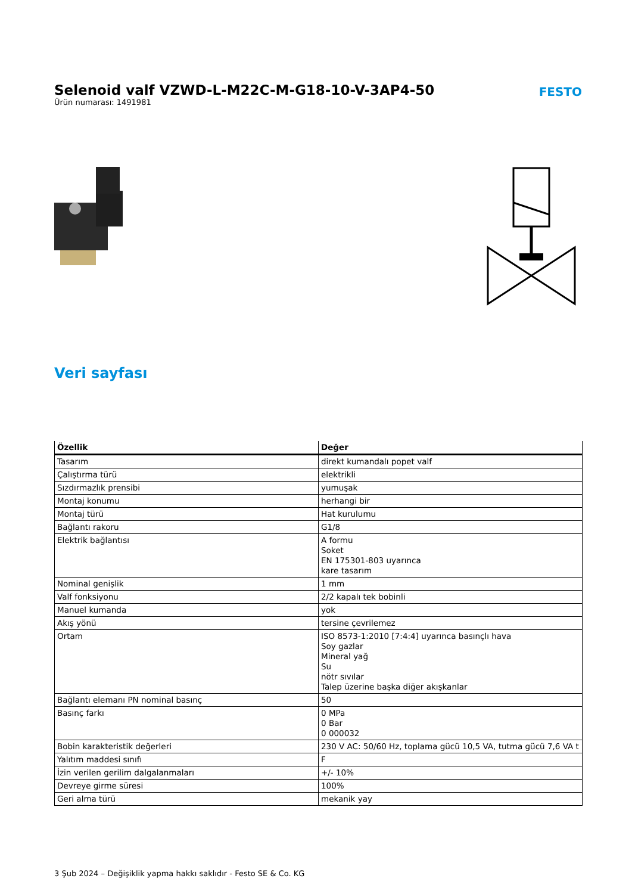Selenoid valf VZWD-L-M22C-M-G18-10-V-3AP4-50
Ürün numarası: 1491981
FESTO
Veri sayfası
| Özellik | Değer |
| --- | --- |
| Tasarım | direkt kumandalı popet valf |
| Çalıştırma türü | elektrikli |
| Sızdırmazlık prensibi | yumuşak |
| Montaj konumu | herhangi bir |
| Montaj türü | Hat kurulumu |
| Bağlantı rakoru | G1/8 |
| Elektrik bağlantısı | A formu Soket EN 175301-803 uyarınca kare tasarım |
| Nominal genişlik | 1 mm |
| Valf fonksiyonu | 2/2 kapalı tek bobinli |
| Manuel kumanda | yok |
| Akış yönü | tersine çevrilemez |
| Ortam | ISO 8573-1:2010 [7:4:4] uyarınca basınçlı hava Soy gazlar Mineral yağ Su nötr sıvılar Talep üzerine başka diğer akışkanlar |
| Bağlantı elemanı PN nominal basınç | 50 |
| Basınç farkı | 0 MPa 0 Bar 0 000032 |
| Bobin karakteristik değerleri | 230 V AC: 50/60 Hz, toplama gücü 10,5 VA, tutma gücü 7,6 VA t |
| Yalıtım maddesi sınıfı | F |
| İzin verilen gerilim dalgalanmaları | +/- 10% |
| Devreye girme süresi | 100% |
| Geri alma türü | mekanik yay |
3 Şub 2024 – Değişiklik yapma hakkı saklıdır - Festo SE & Co. KG